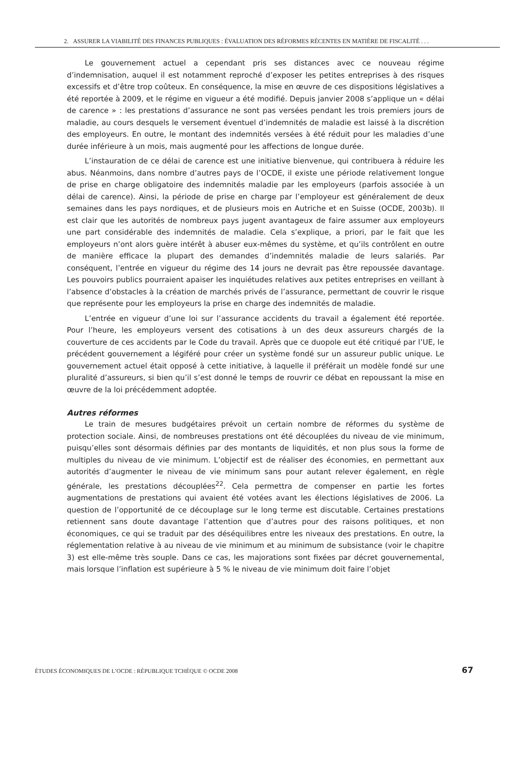2. ASSURER LA VIABILITÉ DES FINANCES PUBLIQUES : ÉVALUATION DES RÉFORMES RÉCENTES EN MATIÈRE DE FISCALITÉ . . .
Le gouvernement actuel a cependant pris ses distances avec ce nouveau régime d’indemnisation, auquel il est notamment reproché d’exposer les petites entreprises à des risques excessifs et d’être trop coûteux. En conséquence, la mise en œuvre de ces dispositions législatives a été reportée à 2009, et le régime en vigueur a été modifié. Depuis janvier 2008 s’applique un « délai de carence » : les prestations d’assurance ne sont pas versées pendant les trois premiers jours de maladie, au cours desquels le versement éventuel d’indemnités de maladie est laissé à la discrétion des employeurs. En outre, le montant des indemnités versées à été réduit pour les maladies d’une durée inférieure à un mois, mais augmenté pour les affections de longue durée.
L’instauration de ce délai de carence est une initiative bienvenue, qui contribuera à réduire les abus. Néanmoins, dans nombre d’autres pays de l’OCDE, il existe une période relativement longue de prise en charge obligatoire des indemnités maladie par les employeurs (parfois associée à un délai de carence). Ainsi, la période de prise en charge par l’employeur est généralement de deux semaines dans les pays nordiques, et de plusieurs mois en Autriche et en Suisse (OCDE, 2003b). Il est clair que les autorités de nombreux pays jugent avantageux de faire assumer aux employeurs une part considérable des indemnités de maladie. Cela s’explique, a priori, par le fait que les employeurs n’ont alors guère intérêt à abuser eux-mêmes du système, et qu’ils contrôlent en outre de manière efficace la plupart des demandes d’indemnités maladie de leurs salariés. Par conséquent, l’entrée en vigueur du régime des 14 jours ne devrait pas être repoussée davantage. Les pouvoirs publics pourraient apaiser les inquiétudes relatives aux petites entreprises en veillant à l’absence d’obstacles à la création de marchés privés de l’assurance, permettant de couvrir le risque que représente pour les employeurs la prise en charge des indemnités de maladie.
L’entrée en vigueur d’une loi sur l’assurance accidents du travail a également été reportée. Pour l’heure, les employeurs versent des cotisations à un des deux assureurs chargés de la couverture de ces accidents par le Code du travail. Après que ce duopole eut été critiqué par l’UE, le précédent gouvernement a légiféré pour créer un système fondé sur un assureur public unique. Le gouvernement actuel était opposé à cette initiative, à laquelle il préférait un modèle fondé sur une pluralité d’assureurs, si bien qu’il s’est donné le temps de rouvrir ce débat en repoussant la mise en œuvre de la loi précédemment adoptée.
Autres réformes
Le train de mesures budgétaires prévoit un certain nombre de réformes du système de protection sociale. Ainsi, de nombreuses prestations ont été découplées du niveau de vie minimum, puisqu’elles sont désormais définies par des montants de liquidités, et non plus sous la forme de multiples du niveau de vie minimum. L’objectif est de réaliser des économies, en permettant aux autorités d’augmenter le niveau de vie minimum sans pour autant relever également, en règle générale, les prestations découplées<sup>22</sup>. Cela permettra de compenser en partie les fortes augmentations de prestations qui avaient été votées avant les élections législatives de 2006. La question de l’opportunité de ce découplage sur le long terme est discutable. Certaines prestations retiennent sans doute davantage l’attention que d’autres pour des raisons politiques, et non économiques, ce qui se traduit par des déséquilibres entre les niveaux des prestations. En outre, la réglementation relative à au niveau de vie minimum et au minimum de subsistance (voir le chapitre 3) est elle-même très souple. Dans ce cas, les majorations sont fixées par décret gouvernemental, mais lorsque l’inflation est supérieure à 5 % le niveau de vie minimum doit faire l’objet
ÉTUDES ÉCONOMIQUES DE L’OCDE : RÉPUBLIQUE TCHÈQUE © OCDE 2008 67